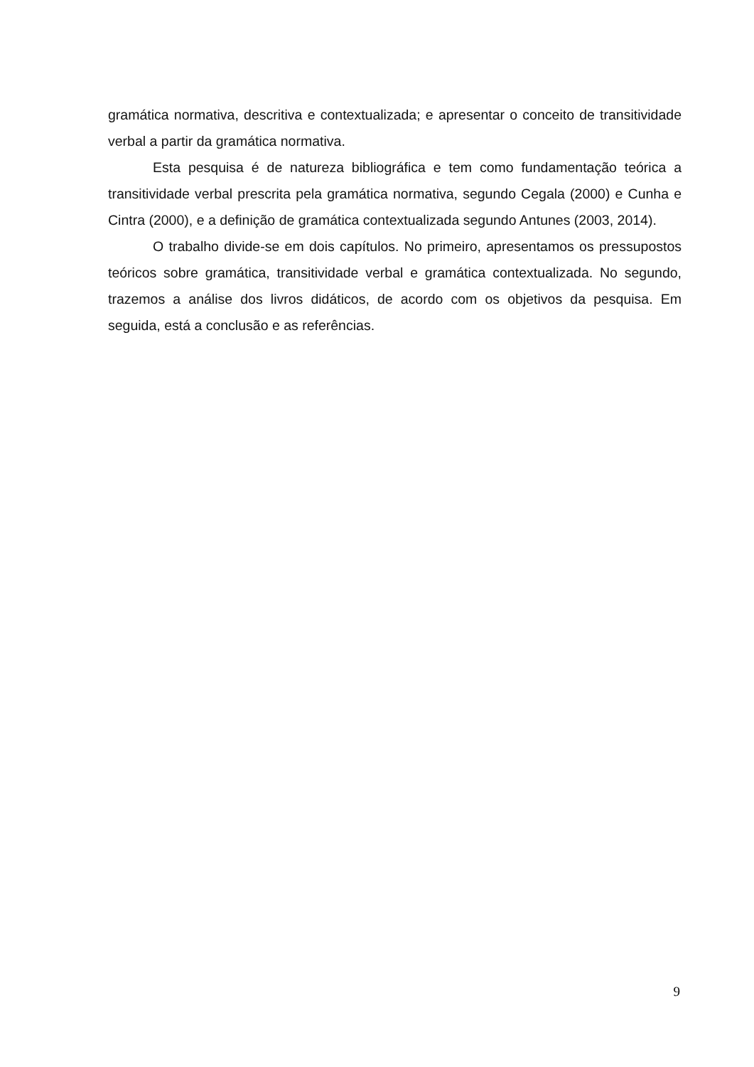gramática normativa, descritiva e contextualizada; e apresentar o conceito de transitividade verbal a partir da gramática normativa.
Esta pesquisa é de natureza bibliográfica e tem como fundamentação teórica a transitividade verbal prescrita pela gramática normativa, segundo Cegala (2000) e Cunha e Cintra (2000), e a definição de gramática contextualizada segundo Antunes (2003, 2014).
O trabalho divide-se em dois capítulos. No primeiro, apresentamos os pressupostos teóricos sobre gramática, transitividade verbal e gramática contextualizada. No segundo, trazemos a análise dos livros didáticos, de acordo com os objetivos da pesquisa. Em seguida, está a conclusão e as referências.
9